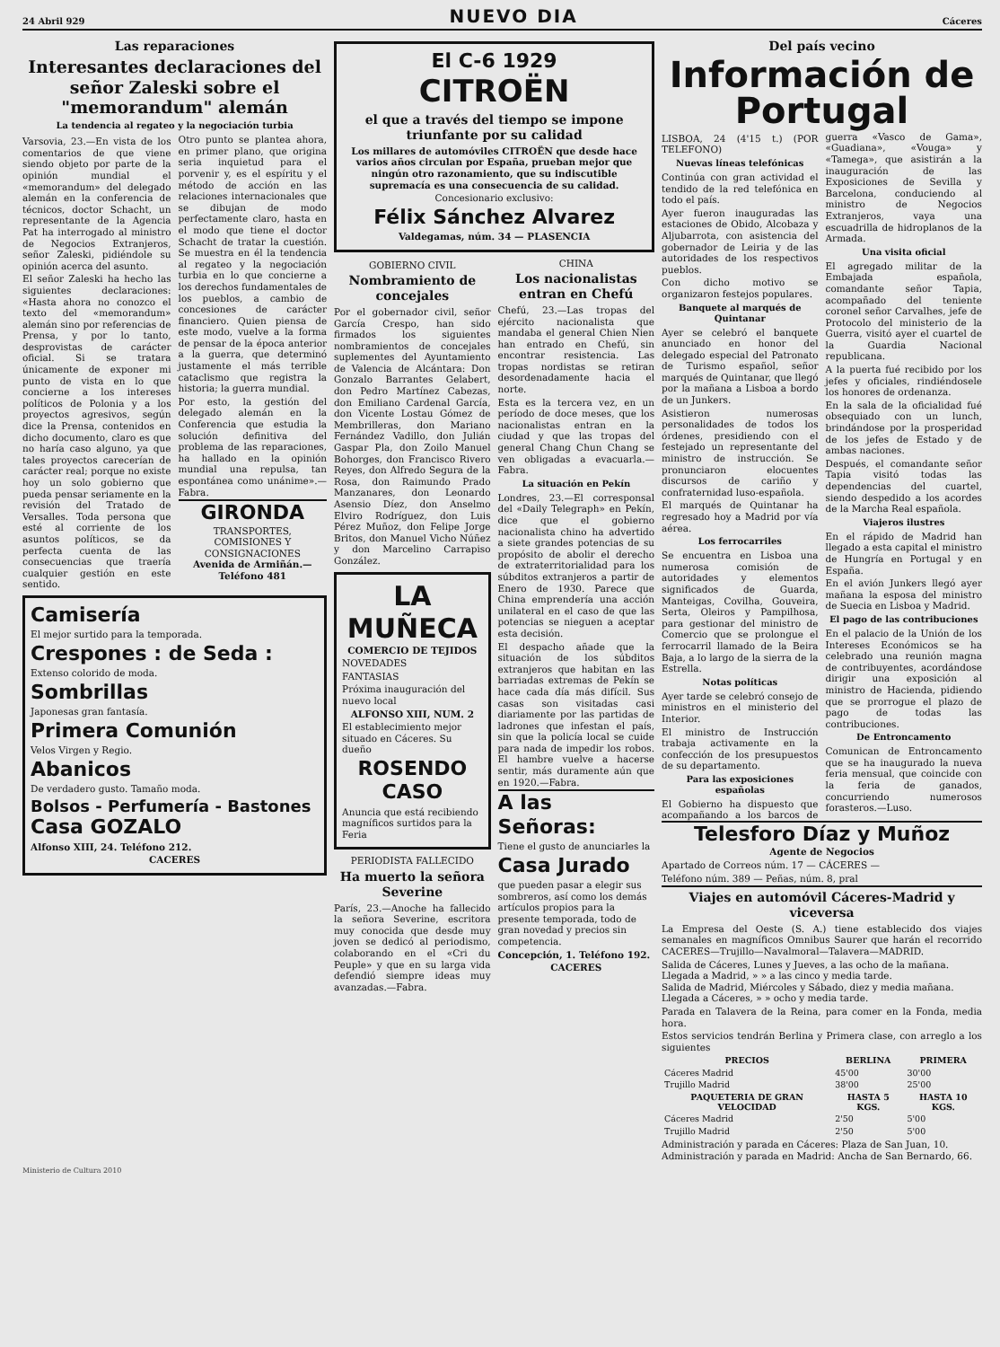24 Abril 929 NUEVO DIA Cáceres
Las reparaciones
Interesantes declaraciones del señor Zaleski sobre el "memorandum" alemán
La tendencia al regateo y la negociación turbia
Varsovia, 23.—En vista de los comentarios de que viene siendo objeto por parte de la opinión mundial el «memorandum» del delegado alemán en la conferencia de técnicos, doctor Schacht, un representante de la Agencia Pat ha interrogado al ministro de Negocios Extranjeros, señor Zaleski, pidiéndole su opinión acerca del asunto.
El señor Zaleski ha hecho las siguientes declaraciones: «Hasta ahora no conozco el texto del «memorandum» alemán sino por referencias de Prensa, y por lo tanto, desprovistas de carácter oficial. Si se tratara únicamente de exponer mi punto de vista en lo que concierne a los intereses políticos de Polonia y a los proyectos agresivos, según dice la Prensa, contenidos en dicho documento, claro es que no haría caso alguno, ya que tales proyectos carecerían de carácter real; porque no existe hoy un solo gobierno que pueda pensar seriamente en la revisión del Tratado de Versalles. Toda persona que esté al corriente de los asuntos políticos, se da perfecta cuenta de las consecuencias que traería cualquier gestión en este sentido.
Otro punto se plantea ahora, en primer plano, que origina seria inquietud para el porvenir y, es el espíritu y el método de acción en las relaciones internacionales que se dibujan de modo perfectamente claro, hasta en el modo que tiene el doctor Schacht de tratar la cuestión. Se muestra en él la tendencia al regateo y la negociación turbia en lo que concierne a los derechos fundamentales de los pueblos, a cambio de concesiones de carácter financiero. Quien piensa de este modo, vuelve a la forma de pensar de la época anterior a la guerra, que determinó justamente el más terrible cataclismo que registra la historia; la guerra mundial.
Por esto, la gestión del delegado alemán en la Conferencia que estudia la solución definitiva del problema de las reparaciones, ha hallado en la opinión mundial una repulsa, tan espontánea como unánime».—Fabra.
GIRONDA
TRANSPORTES, COMISIONES Y CONSIGNACIONES
Avenida de Armiñán.—Teléfono 481
Camisería
El mejor surtido para la temporada.
Crespones : de Seda :
Extenso colorido de moda.
Sombrillas
Japonesas gran fantasía.
Primera Comunión
Velos Virgen y Regio.
Abanicos
De verdadero gusto. Tamaño moda.
Bolsos - Perfumería - Bastones
Casa GOZALO
Alfonso XIII, 24. Teléfono 212.
CACERES
El C-6 1929
CITROËN
el que a través del tiempo se impone triunfante por su calidad
Los millares de automóviles CITROËN que desde hace varios años circulan por España, prueban mejor que ningún otro razonamiento, que su indiscutible supremacía es una consecuencia de su calidad.
Concesionario exclusivo:
Félix Sánchez Alvarez
Valdegamas, núm. 34 — PLASENCIA
GOBIERNO CIVIL
Nombramiento de concejales
Por el gobernador civil, señor García Crespo, han sido firmados los siguientes nombramientos de concejales suplementes del Ayuntamiento de Valencia de Alcántara: Don Gonzalo Barrantes Gelabert, don Pedro Martínez Cabezas, don Emiliano Cardenal García, don Vicente Lostau Gómez de Membrilleras, don Mariano Fernández Vadillo, don Julián Gaspar Pla, don Zoilo Manuel Bohorges, don Francisco Rivero Reyes, don Alfredo Segura de la Rosa, don Raimundo Prado Manzanares, don Leonardo Asensio Díez, don Anselmo Elviro Rodríguez, don Luis Pérez Muñoz, don Felipe Jorge Britos, don Manuel Vicho Núñez y don Marcelino Carrapiso González.
LA MUÑECA
COMERCIO DE TEJIDOS
NOVEDADES
FANTASIAS
Próxima inauguración del nuevo local
ALFONSO XIII, NUM. 2
El establecimiento mejor situado en Cáceres. Su dueño
ROSENDO CASO
Anuncia que está recibiendo magníficos surtidos para la Feria
PERIODISTA FALLECIDO
Ha muerto la señora Severine
París, 23.—Anoche ha fallecido la señora Severine, escritora muy conocida que desde muy joven se dedicó al periodismo, colaborando en el «Cri du Peuple» y que en su larga vida defendió siempre ideas muy avanzadas.—Fabra.
CHINA
Los nacionalistas entran en Chefú
Chefú, 23.—Las tropas del ejército nacionalista que mandaba el general Chien Nien han entrado en Chefú, sin encontrar resistencia. Las tropas nordistas se retiran desordenadamente hacia el norte.
Esta es la tercera vez, en un período de doce meses, que los nacionalistas entran en la ciudad y que las tropas del general Chang Chun Chang se ven obligadas a evacuarla.—Fabra.
La situación en Pekín
Londres, 23.—El corresponsal del «Daily Telegraph» en Pekín, dice que el gobierno nacionalista chino ha advertido a siete grandes potencias de su propósito de abolir el derecho de extraterritorialidad para los súbditos extranjeros a partir de Enero de 1930. Parece que China emprendería una acción unilateral en el caso de que las potencias se nieguen a aceptar esta decisión.
El despacho añade que la situación de los súbditos extranjeros que habitan en las barriadas extremas de Pekín se hace cada día más difícil. Sus casas son visitadas casi diariamente por las partidas de ladrones que infestan el país, sin que la policía local se cuide para nada de impedir los robos. El hambre vuelve a hacerse sentir, más duramente aún que en 1920.—Fabra.
A las Señoras:
Tiene el gusto de anunciarles la
Casa Jurado
que pueden pasar a elegir sus sombreros, así como los demás artículos propios para la presente temporada, todo de gran novedad y precios sin competencia.
Concepción, 1. Teléfono 192.
CACERES
Del país vecino
Información de Portugal
LISBOA, 24 (4'15 t.) (POR TELEFONO)
Nuevas líneas telefónicas
Continúa con gran actividad el tendido de la red telefónica en todo el país.
Ayer fueron inauguradas las estaciones de Obido, Alcobaza y Aljubarrota, con asistencia del gobernador de Leiria y de las autoridades de los respectivos pueblos.
Con dicho motivo se organizaron festejos populares.
Banquete al marqués de Quintanar
Ayer se celebró el banquete anunciado en honor del delegado especial del Patronato de Turismo español, señor marqués de Quintanar, que llegó por la mañana a Lisboa a bordo de un Junkers.
Asistieron numerosas personalidades de todos los órdenes, presidiendo con el festejado un representante del ministro de instrucción. Se pronunciaron elocuentes discursos de cariño y confraternidad luso-española.
El marqués de Quintanar ha regresado hoy a Madrid por vía aérea.
Los ferrocarriles
Se encuentra en Lisboa una numerosa comisión de autoridades y elementos significados de Guarda, Manteigas, Covilha, Gouveira, Serta, Oleiros y Pampilhosa, para gestionar del ministro de Comercio que se prolongue el ferrocarril llamado de la Beira Baja, a lo largo de la sierra de la Estrella.
Notas políticas
Ayer tarde se celebró consejo de ministros en el ministerio del Interior.
El ministro de Instrucción trabaja activamente en la confección de los presupuestos de su departamento.
Para las exposiciones españolas
El Gobierno ha dispuesto que acompañando a los barcos de guerra «Vasco de Gama», «Guadiana», «Vouga» y «Tamega», que asistirán a la inauguración de las Exposiciones de Sevilla y Barcelona, conduciendo al ministro de Negocios Extranjeros, vaya una escuadrilla de hidroplanos de la Armada.
Una visita oficial
El agregado militar de la Embajada española, comandante señor Tapia, acompañado del teniente coronel señor Carvalhes, jefe de Protocolo del ministerio de la Guerra, visitó ayer el cuartel de la Guardia Nacional republicana.
A la puerta fué recibido por los jefes y oficiales, rindiéndosele los honores de ordenanza.
En la sala de la oficialidad fué obsequiado con un lunch, brindándose por la prosperidad de los jefes de Estado y de ambas naciones.
Después, el comandante señor Tapia visitó todas las dependencias del cuartel, siendo despedido a los acordes de la Marcha Real española.
Viajeros ilustres
En el rápido de Madrid han llegado a esta capital el ministro de Hungría en Portugal y en España.
En el avión Junkers llegó ayer mañana la esposa del ministro de Suecia en Lisboa y Madrid.
El pago de las contribuciones
En el palacio de la Unión de los Intereses Económicos se ha celebrado una reunión magna de contribuyentes, acordándose dirigir una exposición al ministro de Hacienda, pidiendo que se prorrogue el plazo de pago de todas las contribuciones.
De Entroncamento
Comunican de Entroncamento que se ha inaugurado la nueva feria mensual, que coincide con la feria de ganados, concurriendo numerosos forasteros.—Luso.
Telesforo Díaz y Muñoz
Agente de Negocios
Apartado de Correos núm. 17 — CÁCERES —
Teléfono núm. 389 — Peñas, núm. 8, pral
Viajes en automóvil Cáceres-Madrid y viceversa
La Empresa del Oeste (S. A.) tiene establecido dos viajes semanales en magníficos Omnibus Saurer que harán el recorrido CACERES—Trujillo—Navalmoral—Talavera—MADRID.
Salida de Cáceres, Lunes y Jueves, a las ocho de la mañana.
Llegada a Madrid, » » a las cinco y media tarde.
Salida de Madrid, Miércoles y Sábado, diez y media mañana.
Llegada a Cáceres, » » ocho y media tarde.
Parada en Talavera de la Reina, para comer en la Fonda, media hora.
Estos servicios tendrán Berlina y Primera clase, con arreglo a los siguientes
| PRECIOS | BERLINA | PRIMERA |
| --- | --- | --- |
| Cáceres Madrid | 45'00 | 30'00 |
| Trujillo Madrid | 38'00 | 25'00 |
| PAQUETERIA DE GRAN VELOCIDAD | HASTA 5 KGS. | HASTA 10 KGS. |
| Cáceres Madrid | 2'50 | 5'00 |
| Trujillo Madrid | 2'50 | 5'00 |
Administración y parada en Cáceres: Plaza de San Juan, 10.
Administración y parada en Madrid: Ancha de San Bernardo, 66.
Ministerio de Cultura 2010